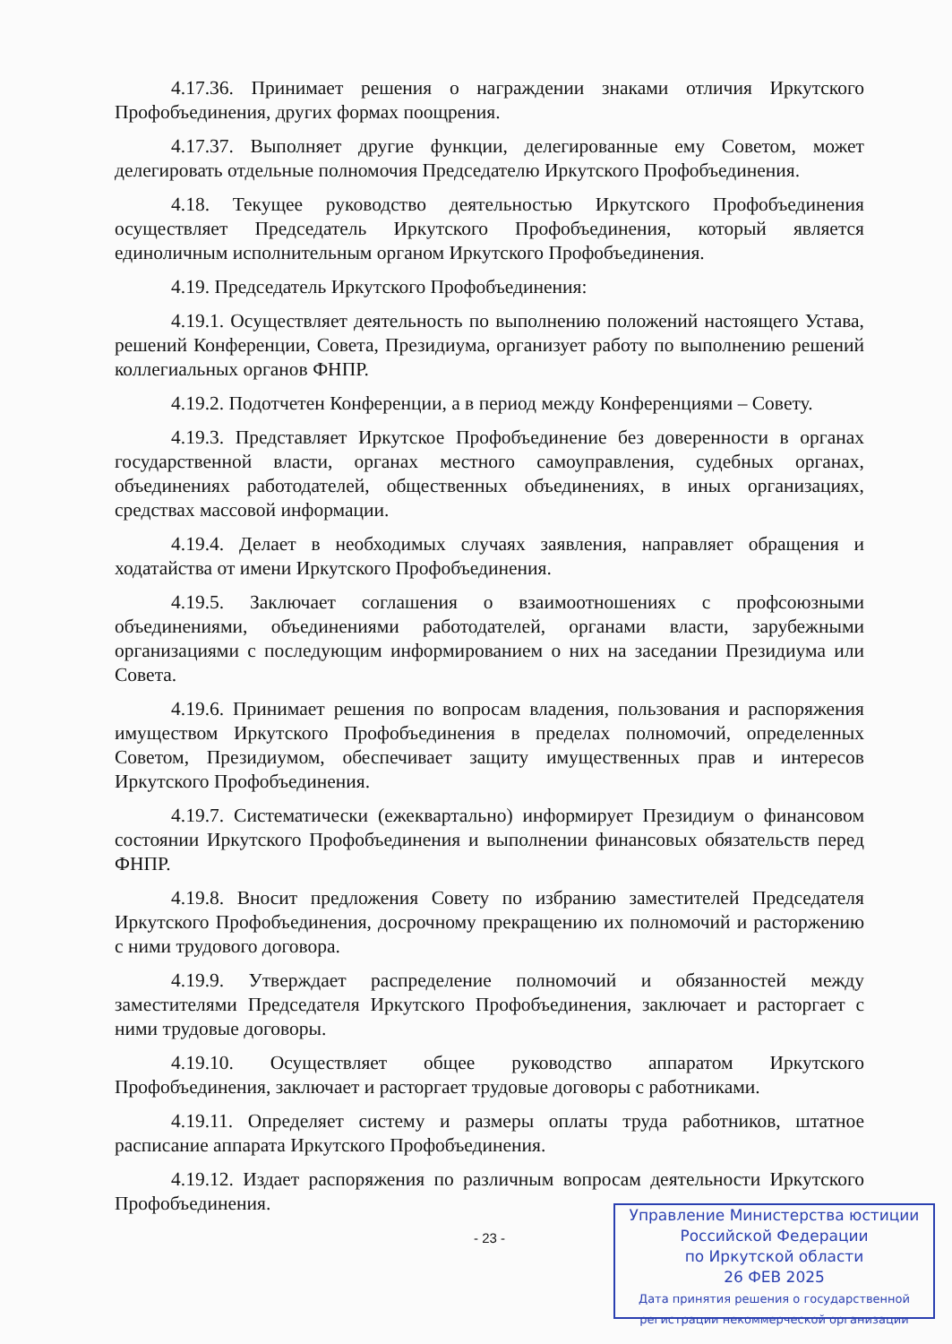4.17.36. Принимает решения о награждении знаками отличия Иркутского Профобъединения, других формах поощрения.
4.17.37. Выполняет другие функции, делегированные ему Советом, может делегировать отдельные полномочия Председателю Иркутского Профобъединения.
4.18. Текущее руководство деятельностью Иркутского Профобъединения осуществляет Председатель Иркутского Профобъединения, который является единоличным исполнительным органом Иркутского Профобъединения.
4.19. Председатель Иркутского Профобъединения:
4.19.1. Осуществляет деятельность по выполнению положений настоящего Устава, решений Конференции, Совета, Президиума, организует работу по выполнению решений коллегиальных органов ФНПР.
4.19.2. Подотчетен Конференции, а в период между Конференциями – Совету.
4.19.3. Представляет Иркутское Профобъединение без доверенности в органах государственной власти, органах местного самоуправления, судебных органах, объединениях работодателей, общественных объединениях, в иных организациях, средствах массовой информации.
4.19.4. Делает в необходимых случаях заявления, направляет обращения и ходатайства от имени Иркутского Профобъединения.
4.19.5. Заключает соглашения о взаимоотношениях с профсоюзными объединениями, объединениями работодателей, органами власти, зарубежными организациями с последующим информированием о них на заседании Президиума или Совета.
4.19.6. Принимает решения по вопросам владения, пользования и распоряжения имуществом Иркутского Профобъединения в пределах полномочий, определенных Советом, Президиумом, обеспечивает защиту имущественных прав и интересов Иркутского Профобъединения.
4.19.7. Систематически (ежеквартально) информирует Президиум о финансовом состоянии Иркутского Профобъединения и выполнении финансовых обязательств перед ФНПР.
4.19.8. Вносит предложения Совету по избранию заместителей Председателя Иркутского Профобъединения, досрочному прекращению их полномочий и расторжению с ними трудового договора.
4.19.9. Утверждает распределение полномочий и обязанностей между заместителями Председателя Иркутского Профобъединения, заключает и расторгает с ними трудовые договоры.
4.19.10. Осуществляет общее руководство аппаратом Иркутского Профобъединения, заключает и расторгает трудовые договоры с работниками.
4.19.11. Определяет систему и размеры оплаты труда работников, штатное расписание аппарата Иркутского Профобъединения.
4.19.12. Издает распоряжения по различным вопросам деятельности Иркутского Профобъединения.
- 23 -
Управление Министерства юстиции
Российской Федерации
по Иркутской области
26 ФЕВ 2025
Дата принятия решения о государственной
регистрации некоммерческой организации